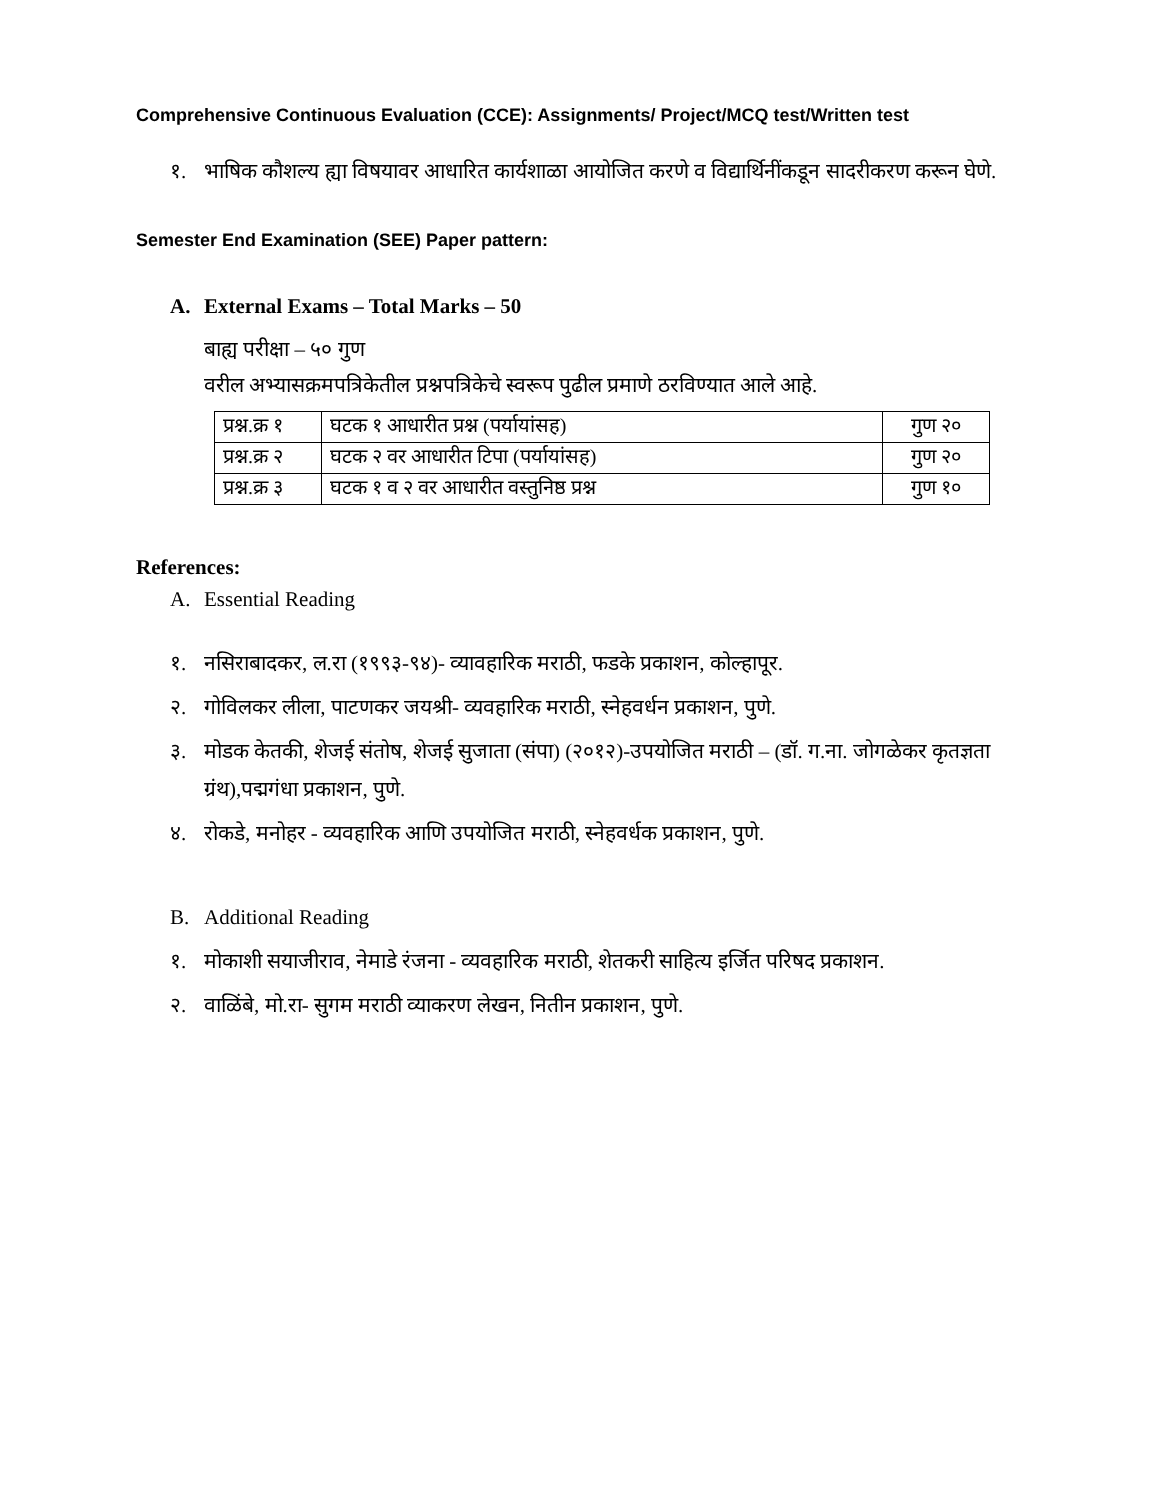Comprehensive Continuous Evaluation (CCE): Assignments/ Project/MCQ test/Written test
१. भाषिक कौशल्य ह्या विषयावर आधारित कार्यशाळा आयोजित करणे व विद्यार्थिनींकडून सादरीकरण करून घेणे.
Semester End Examination (SEE) Paper pattern:
A. External Exams – Total Marks – 50
बाह्य परीक्षा – ५० गुण
वरील अभ्यासक्रमपत्रिकेतील प्रश्नपत्रिकेचे स्वरूप पुढील प्रमाणे ठरविण्यात आले आहे.
| प्रश्न.क्र १ | घटक १ आधारीत प्रश्न (पर्यायांसह) | गुण २० |
| प्रश्न.क्र २ | घटक २ वर आधारीत टिपा (पर्यायांसह) | गुण २० |
| प्रश्न.क्र ३ | घटक १ व २ वर आधारीत वस्तुनिष्ठ प्रश्न | गुण १० |
References:
A. Essential Reading
१. नसिराबादकर, ल.रा (१९९३-९४)- व्यावहारिक मराठी, फडके प्रकाशन, कोल्हापूर.
२. गोविलकर लीला, पाटणकर जयश्री- व्यवहारिक मराठी, स्नेहवर्धन प्रकाशन, पुणे.
३. मोडक केतकी, शेजई संतोष, शेजई सुजाता (संपा) (२०१२)-उपयोजित मराठी – (डॉ. ग.ना. जोगळेकर कृतज्ञता ग्रंथ),पद्मगंधा प्रकाशन, पुणे.
४. रोकडे, मनोहर - व्यवहारिक आणि उपयोजित मराठी, स्नेहवर्धक प्रकाशन, पुणे.
B. Additional Reading
१. मोकाशी सयाजीराव, नेमाडे रंजना - व्यवहारिक मराठी, शेतकरी साहित्य इर्जित परिषद प्रकाशन.
२. वाळिंबे, मो.रा- सुगम मराठी व्याकरण लेखन, नितीन प्रकाशन, पुणे.